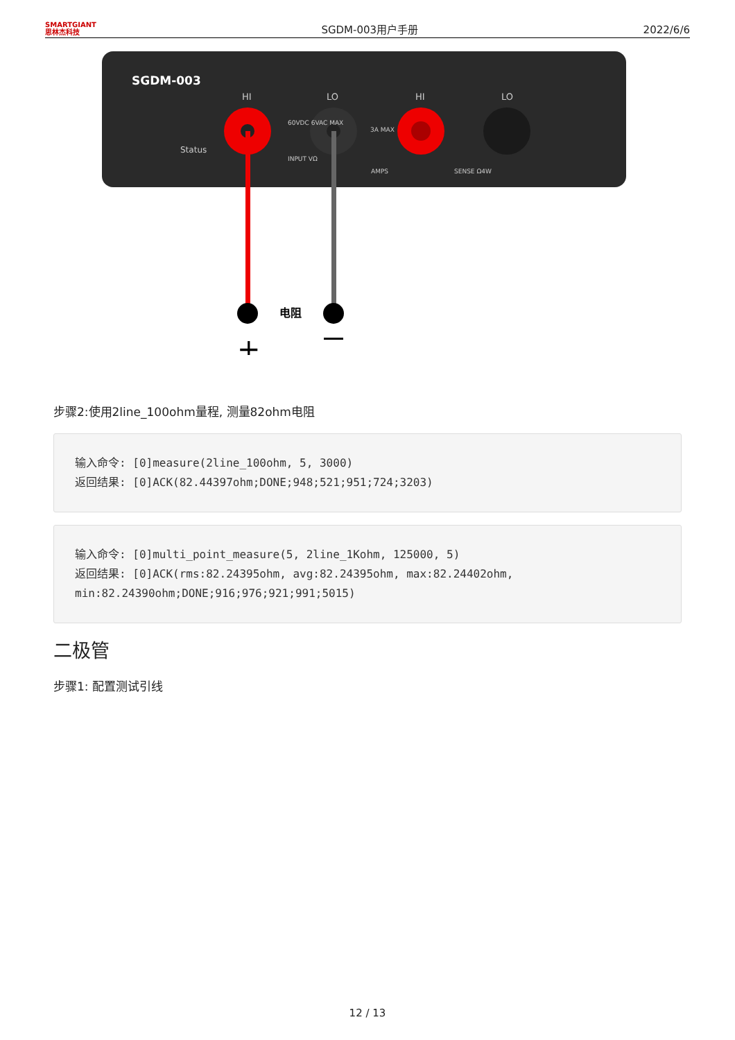SMARTGIANT
思林杰科技
SGDM-003用户手册
2022/6/6
SGDM-003
HI
LO
HI
LO
Status
60VDC 6VAC MAX
3A MAX
INPUT VΩ
AMPS
SENSE Ω4W
电阻
+
步骤2:使用2line_100ohm量程, 测量82ohm电阻
输入命令: [0]measure(2line_100ohm, 5, 3000)
返回结果: [0]ACK(82.44397ohm;DONE;948;521;951;724;3203)
输入命令: [0]multi_point_measure(5, 2line_1Kohm, 125000, 5)
返回结果: [0]ACK(rms:82.24395ohm, avg:82.24395ohm, max:82.24402ohm,
min:82.24390ohm;DONE;916;976;921;991;5015)
二极管
步骤1: 配置测试引线
12 / 13